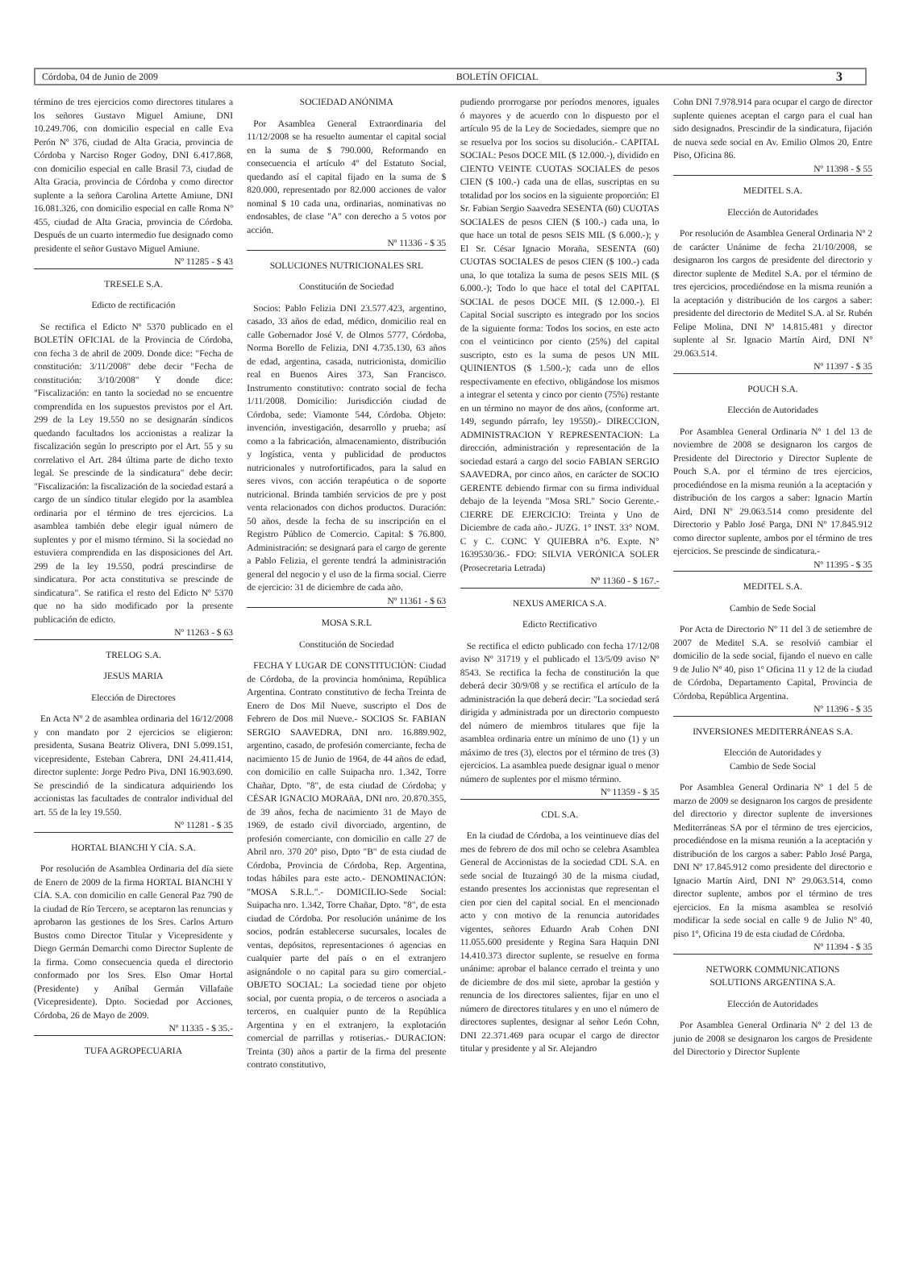Córdoba, 04 de Junio de 2009 BOLETÍN OFICIAL 3
término de tres ejercicios como directores titulares a los señores Gustavo Miguel Amiune, DNI 10.249.706, con domicilio especial en calle Eva Perón Nº 376, ciudad de Alta Gracia, provincia de Córdoba y Narciso Roger Godoy, DNI 6.417.868, con domicilio especial en calle Brasil 73, ciudad de Alta Gracia, provincia de Córdoba y como director suplente a la señora Carolina Artette Amiune, DNI 16.081.326, con domicilio especial en calle Roma Nº 455, ciudad de Alta Gracia, provincia de Córdoba. Después de un cuarto intermedio fue designado como presidente el señor Gustavo Miguel Amiune.
Nº 11285 - $ 43
TRESELE S.A.
Edicto de rectificación
Se rectifica el Edicto Nº 5370 publicado en el BOLETÍN OFICIAL de la Provincia de Córdoba, con fecha 3 de abril de 2009. Donde dice: "Fecha de constitución: 3/11/2008" debe decir "Fecha de constitución: 3/10/2008" Y donde dice: "Fiscalización: en tanto la sociedad no se encuentre comprendida en los supuestos previstos por el Art. 299 de la Ley 19.550 no se designarán síndicos quedando facultados los accionistas a realizar la fiscalización según lo prescripto por el Art. 55 y su correlativo el Art. 284 última parte de dicho texto legal. Se prescinde de la sindicatura" debe decir: "Fiscalización: la fiscalización de la sociedad estará a cargo de un síndico titular elegido por la asamblea ordinaria por el término de tres ejercicios. La asamblea también debe elegir igual número de suplentes y por el mismo término. Si la sociedad no estuviera comprendida en las disposiciones del Art. 299 de la ley 19.550, podrá prescindirse de sindicatura. Por acta constitutiva se prescinde de sindicatura". Se ratifica el resto del Edicto Nº 5370 que no ha sido modificado por la presente publicación de edicto.
Nº 11263 - $ 63
TRELOG S.A.
JESUS MARIA
Elección de Directores
En Acta Nº 2 de asamblea ordinaria del 16/12/2008 y con mandato por 2 ejercicios se eligieron: presidenta, Susana Beatriz Olivera, DNI 5.099.151, vicepresidente, Esteban Cabrera, DNI 24.411.414, director suplente: Jorge Pedro Piva, DNI 16.903.690. Se prescindió de la sindicatura adquiriendo los accionistas las facultades de contralor individual del art. 55 de la ley 19.550.
Nº 11281 - $ 35
HORTAL BIANCHI Y CÍA. S.A.
Por resolución de Asamblea Ordinaria del día siete de Enero de 2009 de la firma HORTAL BIANCHI Y CÍA. S.A. con domicilio en calle General Paz 790 de la ciudad de Río Tercero, se aceptaron las renuncias y aprobaron las gestiones de los Sres. Carlos Arturo Bustos como Director Titular y Vicepresidente y Diego Germán Demarchi como Director Suplente de la firma. Como consecuencia queda el directorio conformado por los Sres. Elso Omar Hortal (Presidente) y Aníbal Germán Villafañe (Vicepresidente). Dpto. Sociedad por Acciones, Córdoba, 26 de Mayo de 2009.
Nº 11335 - $ 35.-
TUFA AGROPECUARIA
SOCIEDAD ANÓNIMA
Por Asamblea General Extraordinaria del 11/12/2008 se ha resuelto aumentar el capital social en la suma de $ 790.000, Reformando en consecuencia el artículo 4º del Estatuto Social, quedando así el capital fijado en la suma de $ 820.000, representado por 82.000 acciones de valor nominal $ 10 cada una, ordinarias, nominativas no endosables, de clase "A" con derecho a 5 votos por acción.
Nº 11336 - $ 35
SOLUCIONES NUTRICIONALES SRL
Constitución de Sociedad
Socios: Pablo Felizia DNI 23.577.423, argentino, casado, 33 años de edad, médico, domicilio real en calle Gobernador José V. de Olmos 5777, Córdoba, Norma Borello de Felizia, DNI 4.735.130, 63 años de edad, argentina, casada, nutricionista, domicilio real en Buenos Aires 373, San Francisco. Instrumento constitutivo: contrato social de fecha 1/11/2008. Domicilio: Jurisdicción ciudad de Córdoba, sede: Viamonte 544, Córdoba. Objeto: invención, investigación, desarrollo y prueba; así como a la fabricación, almacenamiento, distribución y logística, venta y publicidad de productos nutricionales y nutrofortificados, para la salud en seres vivos, con acción terapéutica o de soporte nutricional. Brinda también servicios de pre y post venta relacionados con dichos productos. Duración: 50 años, desde la fecha de su inscripción en el Registro Público de Comercio. Capital: $ 76.800. Administración: se designará para el cargo de gerente a Pablo Felizia, el gerente tendrá la administración general del negocio y el uso de la firma social. Cierre de ejercicio: 31 de diciembre de cada año.
Nº 11361 - $ 63
MOSA S.R.L
Constitución de Sociedad
FECHA Y LUGAR DE CONSTITUCIÓN: Ciudad de Córdoba, de la provincia homónima, República Argentina. Contrato constitutivo de fecha Treinta de Enero de Dos Mil Nueve, suscripto el Dos de Febrero de Dos mil Nueve.- SOCIOS Sr. FABIAN SERGIO SAAVEDRA, DNI nro. 16.889.902, argentino, casado, de profesión comerciante, fecha de nacimiento 15 de Junio de 1964, de 44 años de edad, con domicilio en calle Suipacha nro. 1.342, Torre Chañar, Dpto. "8", de esta ciudad de Córdoba; y CÉSAR IGNACIO MORAñA, DNI nro. 20.870.355, de 39 años, fecha de nacimiento 31 de Mayo de 1969, de estado civil divorciado, argentino, de profesión comerciante, con domicilio en calle 27 de Abril nro. 370 20° piso, Dpto "B" de esta ciudad de Córdoba, Provincia de Córdoba, Rep. Argentina, todas hábiles para este acto.- DENOMINACIÓN: "MOSA S.R.L.".- DOMICILIO-Sede Social: Suipacha nro. 1.342, Torre Chañar, Dpto. "8", de esta ciudad de Córdoba. Por resolución unánime de los socios, podrán establecerse sucursales, locales de ventas, depósitos, representaciones ó agencias en cualquier parte del país o en el extranjero asignándole o no capital para su giro comercial.- OBJETO SOCIAL: La sociedad tiene por objeto social, por cuenta propia, o de terceros o asociada a terceros, en cualquier punto de la República Argentina y en el extranjero, la explotación comercial de parrillas y rotiserias.- DURACION: Treinta (30) años a partir de la firma del presente contrato constitutivo,
pudiendo prorrogarse por períodos menores, iguales ó mayores y de acuerdo con lo dispuesto por el artículo 95 de la Ley de Sociedades, siempre que no se resuelva por los socios su disolución.- CAPITAL SOCIAL: Pesos DOCE MIL ($ 12.000.-), dividido en CIENTO VEINTE CUOTAS SOCIALES de pesos CIEN ($ 100.-) cada una de ellas, suscriptas en su totalidad por los socios en la siguiente proporción: El Sr. Fabian Sergio Saavedra SESENTA (60) CUOTAS SOCIALES de pesos CIEN ($ 100.-) cada una, lo que hace un total de pesos SEIS MIL ($ 6.000.-); y El Sr. César Ignacio Moraña, SESENTA (60) CUOTAS SOCIALES de pesos CIEN ($ 100.-) cada una, lo que totaliza la suma de pesos SEIS MIL ($ 6.000.-); Todo lo que hace el total del CAPITAL SOCIAL de pesos DOCE MIL ($ 12.000.-). El Capital Social suscripto es integrado por los socios de la siguiente forma: Todos los socios, en este acto con el veinticinco por ciento (25%) del capital suscripto, esto es la suma de pesos UN MIL QUINIENTOS ($ 1.500.-); cada uno de ellos respectivamente en efectivo, obligándose los mismos a integrar el setenta y cinco por ciento (75%) restante en un término no mayor de dos años, (conforme art. 149, segundo párrafo, ley 19550).- DIRECCION, ADMINISTRACION Y REPRESENTACION: La dirección, administración y representación de la sociedad estará a cargo del socio FABIAN SERGIO SAAVEDRA, por cinco años, en carácter de SOCIO GERENTE debiendo firmar con su firma individual debajo de la leyenda "Mosa SRL" Socio Gerente.- CIERRE DE EJERCICIO: Treinta y Uno de Diciembre de cada año.- JUZG. 1° INST. 33° NOM. C y C. CONC Y QUIEBRA n°6. Expte. N° 1639530/36.- FDO: SILVIA VERÓNICA SOLER (Prosecretaria Letrada)
Nº 11360 - $ 167.-
NEXUS AMERICA S.A.
Edicto Rectificativo
Se rectifica el edicto publicado con fecha 17/12/08 aviso Nº 31719 y el publicado el 13/5/09 aviso Nº 8543. Se rectifica la fecha de constitución la que deberá decir 30/9/08 y se rectifica el artículo de la administración la que deberá decir: "La sociedad será dirigida y administrada por un directorio compuesto del número de miembros titulares que fije la asamblea ordinaria entre un mínimo de uno (1) y un máximo de tres (3), electos por el término de tres (3) ejercicios. La asamblea puede designar igual o menor número de suplentes por el mismo término.
Nº 11359 - $ 35
CDL S.A.
En la ciudad de Córdoba, a los veintinueve días del mes de febrero de dos mil ocho se celebra Asamblea General de Accionistas de la sociedad CDL S.A. en sede social de Ituzaingó 30 de la misma ciudad, estando presentes los accionistas que representan el cien por cien del capital social. En el mencionado acto y con motivo de la renuncia autoridades vigentes, señores Eduardo Arab Cohen DNI 11.055.600 presidente y Regina Sara Haquin DNI 14.410.373 director suplente, se resuelve en forma unánime: aprobar el balance cerrado el treinta y uno de diciembre de dos mil siete, aprobar la gestión y renuncia de los directores salientes, fijar en uno el número de directores titulares y en uno el número de directores suplentes, designar al señor León Cohn, DNI 22.371.469 para ocupar el cargo de director titular y presidente y al Sr. Alejandro
Cohn DNI 7.978.914 para ocupar el cargo de director suplente quienes aceptan el cargo para el cual han sido designados. Prescindir de la sindicatura, fijación de nueva sede social en Av. Emilio Olmos 20, Entre Piso, Oficina 86.
Nº 11398 - $ 55
MEDITEL S.A.
Elección de Autoridades
Por resolución de Asamblea General Ordinaria Nº 2 de carácter Unánime de fecha 21/10/2008, se designaron los cargos de presidente del directorio y director suplente de Meditel S.A. por el término de tres ejercicios, procediéndose en la misma reunión a la aceptación y distribución de los cargos a saber: presidente del directorio de Meditel S.A. al Sr. Rubén Felipe Molina, DNI Nº 14.815.481 y director suplente al Sr. Ignacio Martín Aird, DNI Nº 29.063.514.
Nº 11397 - $ 35
POUCH S.A.
Elección de Autoridades
Por Asamblea General Ordinaria Nº 1 del 13 de noviembre de 2008 se designaron los cargos de Presidente del Directorio y Director Suplente de Pouch S.A. por el término de tres ejercicios, procediéndose en la misma reunión a la aceptación y distribución de los cargos a saber: Ignacio Martín Aird, DNI Nº 29.063.514 como presidente del Directorio y Pablo José Parga, DNI Nº 17.845.912 como director suplente, ambos por el término de tres ejercicios. Se prescinde de sindicatura.-
Nº 11395 - $ 35
MEDITEL S.A.
Cambio de Sede Social
Por Acta de Directorio Nº 11 del 3 de setiembre de 2007 de Meditel S.A. se resolvió cambiar el domicilio de la sede social, fijando el nuevo en calle 9 de Julio Nº 40, piso 1º Oficina 11 y 12 de la ciudad de Córdoba, Departamento Capital, Provincia de Córdoba, República Argentina.
Nº 11396 - $ 35
INVERSIONES MEDITERRÁNEAS S.A.
Elección de Autoridades y
Cambio de Sede Social
Por Asamblea General Ordinaria Nº 1 del 5 de marzo de 2009 se designaron los cargos de presidente del directorio y director suplente de inversiones Mediterráneas SA por el término de tres ejercicios, procediéndose en la misma reunión a la aceptación y distribución de los cargos a saber: Pablo José Parga, DNI Nº 17.845.912 como presidente del directorio e Ignacio Martín Aird, DNI Nº 29.063.514, como director suplente, ambos por el término de tres ejercicios. En la misma asamblea se resolvió modificar la sede social en calle 9 de Julio Nº 40, piso 1º, Oficina 19 de esta ciudad de Córdoba.
Nº 11394 - $ 35
NETWORK COMMUNICATIONS
SOLUTIONS ARGENTINA S.A.
Elección de Autoridades
Por Asamblea General Ordinaria Nº 2 del 13 de junio de 2008 se designaron los cargos de Presidente del Directorio y Director Suplente